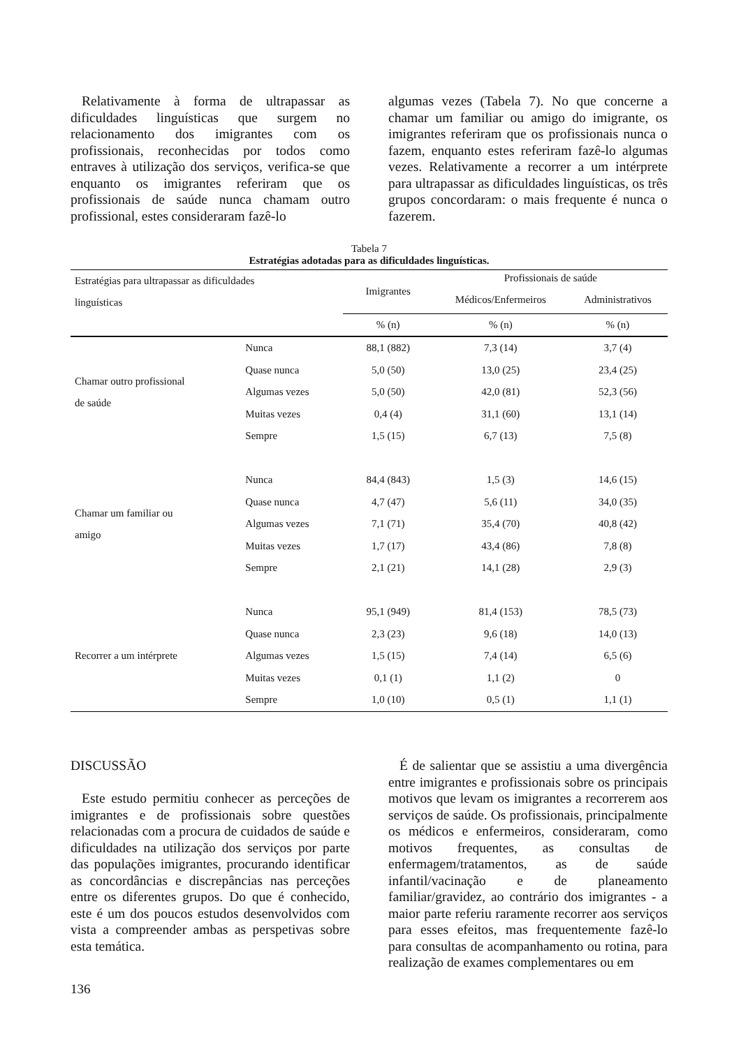Relativamente à forma de ultrapassar as dificuldades linguísticas que surgem no relacionamento dos imigrantes com os profissionais, reconhecidas por todos como entraves à utilização dos serviços, verifica-se que enquanto os imigrantes referiram que os profissionais de saúde nunca chamam outro profissional, estes consideraram fazê-lo
algumas vezes (Tabela 7). No que concerne a chamar um familiar ou amigo do imigrante, os imigrantes referiram que os profissionais nunca o fazem, enquanto estes referiram fazê-lo algumas vezes. Relativamente a recorrer a um intérprete para ultrapassar as dificuldades linguísticas, os três grupos concordaram: o mais frequente é nunca o fazerem.
Tabela 7
Estratégias adotadas para as dificuldades linguísticas.
| Estratégias para ultrapassar as dificuldades linguísticas | | Imigrantes | Profissionais de saúde | |
| --- | --- | --- | --- | --- |
| | | | Médicos/Enfermeiros | Administrativos |
| | | % (n) | % (n) | % (n) |
| Chamar outro profissional de saúde | Nunca | 88,1 (882) | 7,3 (14) | 3,7 (4) |
| | Quase nunca | 5,0 (50) | 13,0 (25) | 23,4 (25) |
| | Algumas vezes | 5,0 (50) | 42,0 (81) | 52,3 (56) |
| | Muitas vezes | 0,4 (4) | 31,1 (60) | 13,1 (14) |
| | Sempre | 1,5 (15) | 6,7 (13) | 7,5 (8) |
| Chamar um familiar ou amigo | Nunca | 84,4 (843) | 1,5 (3) | 14,6 (15) |
| | Quase nunca | 4,7 (47) | 5,6 (11) | 34,0 (35) |
| | Algumas vezes | 7,1 (71) | 35,4 (70) | 40,8 (42) |
| | Muitas vezes | 1,7 (17) | 43,4 (86) | 7,8 (8) |
| | Sempre | 2,1 (21) | 14,1 (28) | 2,9 (3) |
| Recorrer a um intérprete | Nunca | 95,1 (949) | 81,4 (153) | 78,5 (73) |
| | Quase nunca | 2,3 (23) | 9,6 (18) | 14,0 (13) |
| | Algumas vezes | 1,5 (15) | 7,4 (14) | 6,5 (6) |
| | Muitas vezes | 0,1 (1) | 1,1 (2) | 0 |
| | Sempre | 1,0 (10) | 0,5 (1) | 1,1 (1) |
DISCUSSÃO
Este estudo permitiu conhecer as perceções de imigrantes e de profissionais sobre questões relacionadas com a procura de cuidados de saúde e dificuldades na utilização dos serviços por parte das populações imigrantes, procurando identificar as concordâncias e discrepâncias nas perceções entre os diferentes grupos. Do que é conhecido, este é um dos poucos estudos desenvolvidos com vista a compreender ambas as perspetivas sobre esta temática.
É de salientar que se assistiu a uma divergência entre imigrantes e profissionais sobre os principais motivos que levam os imigrantes a recorrerem aos serviços de saúde. Os profissionais, principalmente os médicos e enfermeiros, consideraram, como motivos frequentes, as consultas de enfermagem/tratamentos, as de saúde infantil/vacinação e de planeamento familiar/gravidez, ao contrário dos imigrantes - a maior parte referiu raramente recorrer aos serviços para esses efeitos, mas frequentemente fazê-lo para consultas de acompanhamento ou rotina, para realização de exames complementares ou em
136